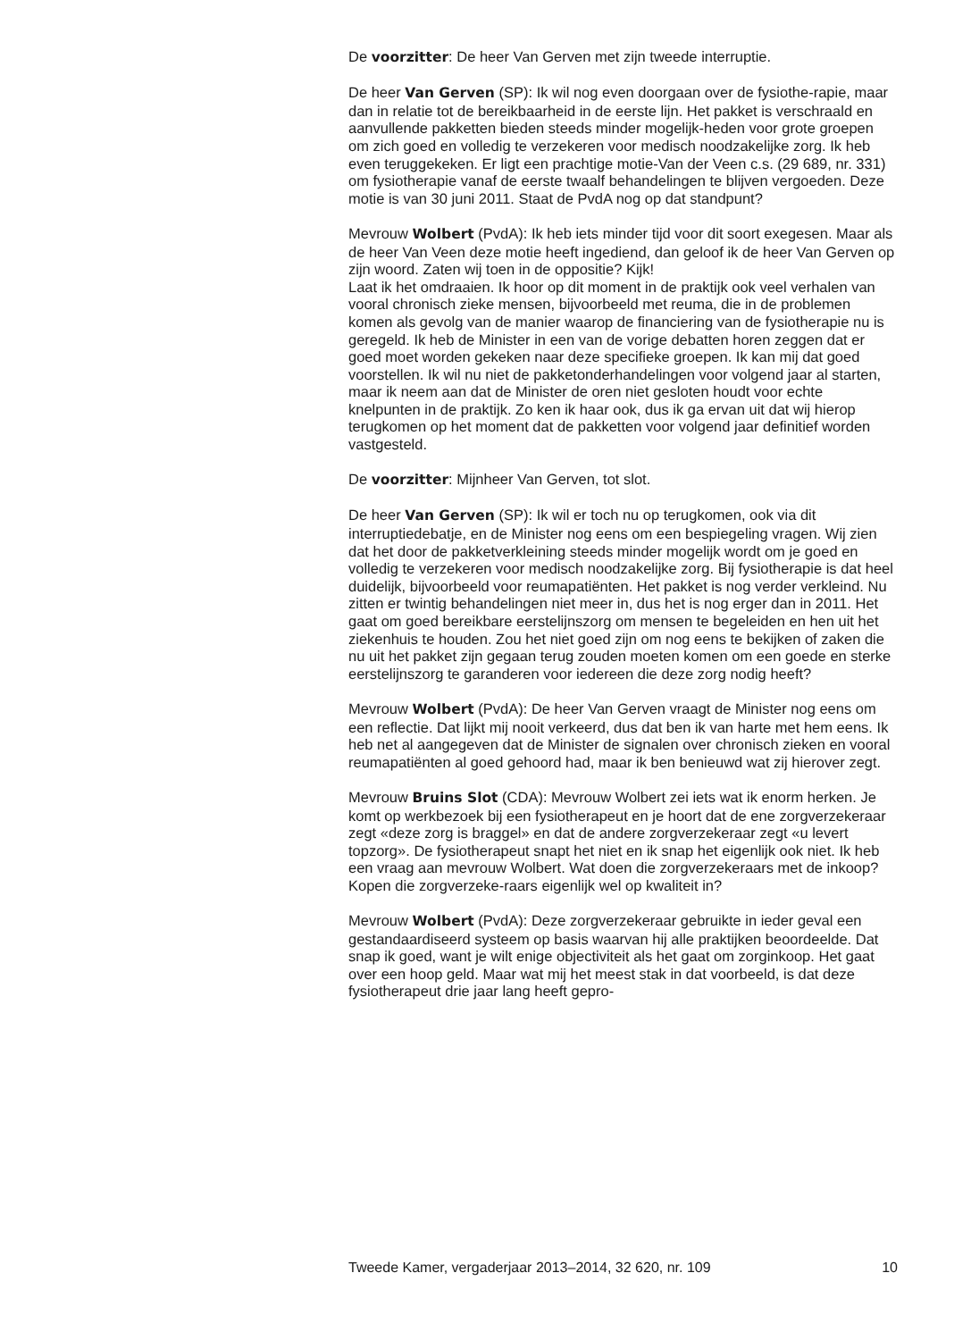De voorzitter: De heer Van Gerven met zijn tweede interruptie.
De heer Van Gerven (SP): Ik wil nog even doorgaan over de fysiothe-rapie, maar dan in relatie tot de bereikbaarheid in de eerste lijn. Het pakket is verschraald en aanvullende pakketten bieden steeds minder mogelijk-heden voor grote groepen om zich goed en volledig te verzekeren voor medisch noodzakelijke zorg. Ik heb even teruggekeken. Er ligt een prachtige motie-Van der Veen c.s. (29 689, nr. 331) om fysiotherapie vanaf de eerste twaalf behandelingen te blijven vergoeden. Deze motie is van 30 juni 2011. Staat de PvdA nog op dat standpunt?
Mevrouw Wolbert (PvdA): Ik heb iets minder tijd voor dit soort exegesen. Maar als de heer Van Veen deze motie heeft ingediend, dan geloof ik de heer Van Gerven op zijn woord. Zaten wij toen in de oppositie? Kijk!
Laat ik het omdraaien. Ik hoor op dit moment in de praktijk ook veel verhalen van vooral chronisch zieke mensen, bijvoorbeeld met reuma, die in de problemen komen als gevolg van de manier waarop de financiering van de fysiotherapie nu is geregeld. Ik heb de Minister in een van de vorige debatten horen zeggen dat er goed moet worden gekeken naar deze specifieke groepen. Ik kan mij dat goed voorstellen. Ik wil nu niet de pakketonderhandelingen voor volgend jaar al starten, maar ik neem aan dat de Minister de oren niet gesloten houdt voor echte knelpunten in de praktijk. Zo ken ik haar ook, dus ik ga ervan uit dat wij hierop terugkomen op het moment dat de pakketten voor volgend jaar definitief worden vastgesteld.
De voorzitter: Mijnheer Van Gerven, tot slot.
De heer Van Gerven (SP): Ik wil er toch nu op terugkomen, ook via dit interruptiedebatje, en de Minister nog eens om een bespiegeling vragen. Wij zien dat het door de pakketverkleining steeds minder mogelijk wordt om je goed en volledig te verzekeren voor medisch noodzakelijke zorg. Bij fysiotherapie is dat heel duidelijk, bijvoorbeeld voor reumapatiënten. Het pakket is nog verder verkleind. Nu zitten er twintig behandelingen niet meer in, dus het is nog erger dan in 2011. Het gaat om goed bereikbare eerstelijnszorg om mensen te begeleiden en hen uit het ziekenhuis te houden. Zou het niet goed zijn om nog eens te bekijken of zaken die nu uit het pakket zijn gegaan terug zouden moeten komen om een goede en sterke eerstelijnszorg te garanderen voor iedereen die deze zorg nodig heeft?
Mevrouw Wolbert (PvdA): De heer Van Gerven vraagt de Minister nog eens om een reflectie. Dat lijkt mij nooit verkeerd, dus dat ben ik van harte met hem eens. Ik heb net al aangegeven dat de Minister de signalen over chronisch zieken en vooral reumapatiënten al goed gehoord had, maar ik ben benieuwd wat zij hierover zegt.
Mevrouw Bruins Slot (CDA): Mevrouw Wolbert zei iets wat ik enorm herken. Je komt op werkbezoek bij een fysiotherapeut en je hoort dat de ene zorgverzekeraar zegt «deze zorg is braggel» en dat de andere zorgverzekeraar zegt «u levert topzorg». De fysiotherapeut snapt het niet en ik snap het eigenlijk ook niet. Ik heb een vraag aan mevrouw Wolbert. Wat doen die zorgverzekeraars met de inkoop? Kopen die zorgverzeke-raars eigenlijk wel op kwaliteit in?
Mevrouw Wolbert (PvdA): Deze zorgverzekeraar gebruikte in ieder geval een gestandaardiseerd systeem op basis waarvan hij alle praktijken beoordeelde. Dat snap ik goed, want je wilt enige objectiviteit als het gaat om zorginkoop. Het gaat over een hoop geld. Maar wat mij het meest stak in dat voorbeeld, is dat deze fysiotherapeut drie jaar lang heeft gepro-
Tweede Kamer, vergaderjaar 2013–2014, 32 620, nr. 109 10